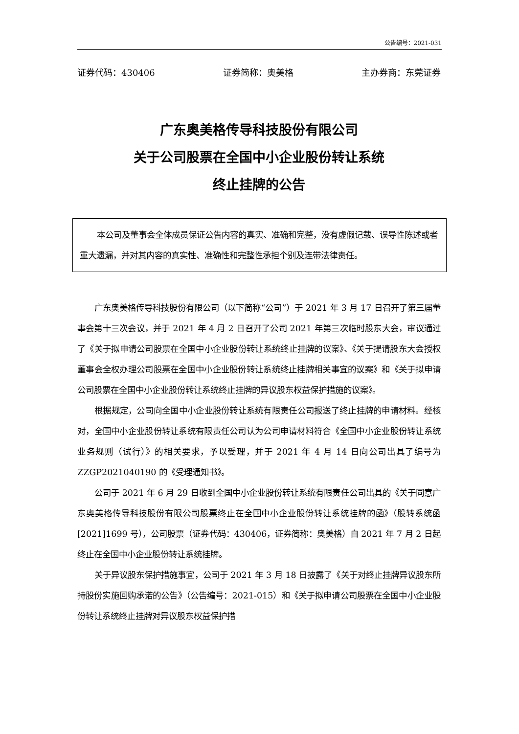公告编号：2021-031
证券代码：430406 证券简称：奥美格 主办券商：东莞证券
广东奥美格传导科技股份有限公司
关于公司股票在全国中小企业股份转让系统
终止挂牌的公告
本公司及董事会全体成员保证公告内容的真实、准确和完整，没有虚假记载、误导性陈述或者重大遗漏，并对其内容的真实性、准确性和完整性承担个别及连带法律责任。
广东奥美格传导科技股份有限公司（以下简称“公司”）于 2021 年 3 月 17 日召开了第三届董事会第十三次会议，并于 2021 年 4 月 2 日召开了公司 2021 年第三次临时股东大会，审议通过了《关于拟申请公司股票在全国中小企业股份转让系统终止挂牌的议案》、《关于提请股东大会授权董事会全权办理公司股票在全国中小企业股份转让系统终止挂牌相关事宜的议案》和《关于拟申请公司股票在全国中小企业股份转让系统终止挂牌的异议股东权益保护措施的议案》。
根据规定，公司向全国中小企业股份转让系统有限责任公司报送了终止挂牌的申请材料。经核对，全国中小企业股份转让系统有限责任公司认为公司申请材料符合《全国中小企业股份转让系统业务规则（试行）》的相关要求，予以受理，并于 2021 年 4 月 14 日向公司出具了编号为 ZZGP2021040190 的《受理通知书》。
公司于 2021 年 6 月 29 日收到全国中小企业股份转让系统有限责任公司出具的《关于同意广东奥美格传导科技股份有限公司股票终止在全国中小企业股份转让系统挂牌的函》（股转系统函 [2021]1699 号），公司股票（证券代码：430406，证券简称：奥美格）自 2021 年 7 月 2 日起终止在全国中小企业股份转让系统挂牌。
关于异议股东保护措施事宜，公司于 2021 年 3 月 18 日披露了《关于对终止挂牌异议股东所持股份实施回购承诺的公告》（公告编号：2021-015）和《关于拟申请公司股票在全国中小企业股份转让系统终止挂牌对异议股东权益保护措